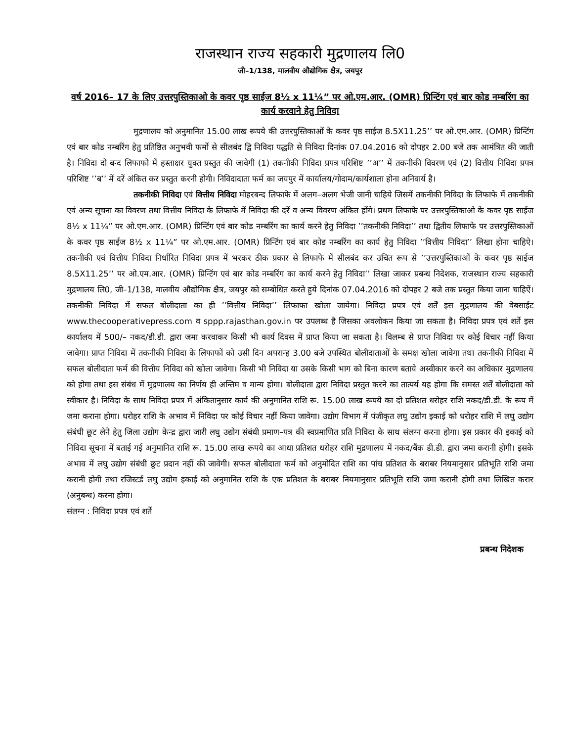राजस्थान राज्य सहकारी मुद्रणालय लि0
जी–1/138, मालवीय औद्योगिक क्षैत्र, जयपुर
वर्ष 2016– 17 के लिए उत्तरपुस्तिकाओ के कवर पृष्ठ साईज 8½ x 11¼” पर ओ.एम.आर. (OMR) प्रिन्टिंग एवं बार कोड नम्बरिंग का कार्य करवाने हेतु निविदा
मुद्रणालय को अनुमानित 15.00 लाख रूपये की उत्तरपुस्तिकाओं के कवर पृष्ठ साईज 8.5X11.25’’ पर ओ.एम.आर. (OMR) प्रिन्टिंग एवं बार कोड नम्बरिंग हेतु प्रतिष्ठित अनुभवी फर्मो से सीलबंद द्वि निविदा पद्धति से निविदा दिनांक 07.04.2016 को दोपहर 2.00 बजे तक आमंत्रित की जाती है। निविदा दो बन्द लिफाफो में हस्ताक्षर युक्त प्रस्तुत की जावेगी (1) तकनीकी निविदा प्रपत्र परिशिष्ट ’’अ’’ में तकनीकी विवरण एवं (2) वित्तीय निविदा प्रपत्र परिशिष्ट ’’ब’’ में दरें अंकित कर प्रस्तुत करनी होगी। निविदादाता फर्म का जयपुर में कार्यालय/गोदाम/कार्यशाला होना अनिवार्य है।
तकनीकी निविदा एवं वित्तीय निविदा मोहरबन्द लिफाफे में अलग–अलग भेजी जानी चाहिये जिसमें तकनीकी निविदा के लिफाफे में तकनीकी एवं अन्य सूचना का विवरण तथा वित्तीय निविदा के लिफाफे में निविदा की दरें व अन्य विवरण अंकित होंगे। प्रथम लिफाफे पर उत्तरपुस्तिकाओ के कवर पृष्ठ साईज 8½ x 11¼” पर ओ.एम.आर. (OMR) प्रिन्टिंग एवं बार कोड नम्बरिंग का कार्य करने हेतु निविदा ’’तकनीकी निविदा’’ तथा द्वितीय लिफाफे पर उत्तरपुस्तिकाओं के कवर पृष्ठ साईज 8½ x 11¼” पर ओ.एम.आर. (OMR) प्रिन्टिंग एवं बार कोड नम्बरिंग का कार्य हेतु निविदा ’’वित्तीय निविदा’’ लिखा होना चाहिऐ। तकनीकी एवं वित्तीय निविदा निर्धारित निविदा प्रपत्र में भरकर ठीक प्रकार से लिफाफे में सीलबंद कर उचित रूप से ’’उत्तरपुस्तिकाओं के कवर पृष्ठ साईज 8.5X11.25’’ पर ओ.एम.आर. (OMR) प्रिन्टिंग एवं बार कोड नम्बरिंग का कार्य करने हेतु निविदा’’ लिखा जाकर प्रबन्ध निदेशक, राजस्थान राज्य सहकारी मुद्रणालय लि0, जी–1/138, मालवीय औद्योगिक क्षैत्र, जयपुर को सम्बोधित करते हुये दिनांक 07.04.2016 को दोपहर 2 बजे तक प्रस्तुत किया जाना चाहिऐं। तकनीकी निविदा में सफल बोलीदाता का ही ’’वित्तीय निविदा’’ लिफाफा खोला जायेगा। निविदा प्रपत्र एवं शर्तें इस मुद्रणालय की वेबसाईट www.thecooperativepress.com व sppp.rajasthan.gov.in पर उपलब्ध है जिसका अवलोकन किया जा सकता है। निविदा प्रपत्र एवं शर्ते इस कार्यालय में 500/– नकद/डी.डी. द्वारा जमा करवाकर किसी भी कार्य दिवस में प्राप्त किया जा सकता है। विलम्ब से प्राप्त निविदा पर कोई विचार नहीं किया जावेगा। प्राप्त निविदा में तकनीकी निविदा के लिफाफों को उसी दिन अपरान्ह 3.00 बजे उपस्थित बोलीदाताओं के समक्ष खोला जावेगा तथा तकनीकी निविदा में सफल बोलीदाता फर्म की वित्तीय निविदा को खोला जावेगा। किसी भी निविदा या उसके किसी भाग को बिना कारण बताये अस्वीकार करने का अधिकार मुद्रणालय को होगा तथा इस संबंध में मुद्रणालय का निर्णय ही अन्तिम व मान्य होगा। बोलीदाता द्वारा निविदा प्रस्तुत करने का तात्पर्य यह होगा कि समस्त शर्तें बोलीदाता को स्वीकार है। निविदा के साथ निविदा प्रपत्र में अंकितानुसार कार्य की अनुमानित राशि रू. 15.00 लाख रूपये का दो प्रतिशत धरोहर राशि नकद/डी.डी. के रूप में जमा कराना होगा। धरोहर राशि के अभाव में निविदा पर कोई विचार नहीं किया जावेगा। उद्योग विभाग में पंजीकृत लघु उद्योग इकाई को धरोहर राशि में लघु उद्योग संबंधी छूट लेने हेतु जिला उद्योग केन्द्र द्वारा जारी लघु उद्योग संबंधी प्रमाण–पत्र की स्वप्रमाणित प्रति निविदा के साथ संलग्न करना होगा। इस प्रकार की इकाई को निविदा सूचना में बताई गई अनुमानित राशि रू. 15.00 लाख रूपये का आधा प्रतिशत धरोहर राशि मुद्रणालय में नकद/बैंक डी.डी. द्वारा जमा करानी होगी। इसके अभाव में लघु उद्योग संबंधी छूट प्रदान नहीं की जावेगी। सफल बोलीदाता फर्म को अनुमोदित राशि का पांच प्रतिशत के बराबर नियमानुसार प्रतिभूति राशि जमा करानी होगी तथा रजिस्टर्ड लघु उद्योग इकाई को अनुमानित राशि के एक प्रतिशत के बराबर नियमानुसार प्रतिभूति राशि जमा करानी होगी तथा लिखित करार (अनुबन्ध) करना होगा।
संलग्न : निविदा प्रपत्र एवं शर्ते
प्रबन्ध निदेशक